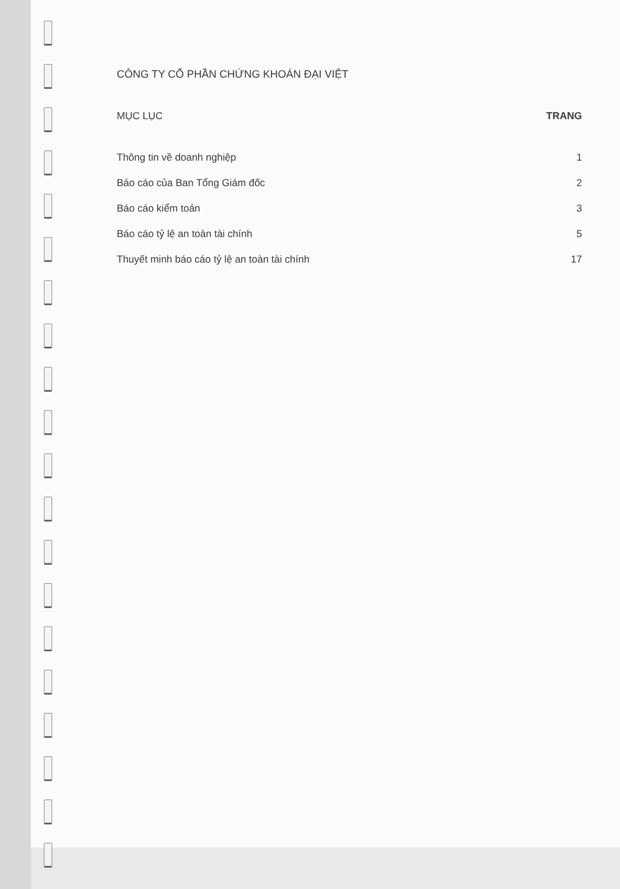CÔNG TY CỔ PHẦN CHỨNG KHOÁN ĐẠI VIỆT
MỤC LỤC TRANG
Thông tin về doanh nghiệp 1
Báo cáo của Ban Tổng Giám đốc 2
Báo cáo kiểm toán 3
Báo cáo tỷ lệ an toàn tài chính 5
Thuyết minh báo cáo tỷ lệ an toàn tài chính 17